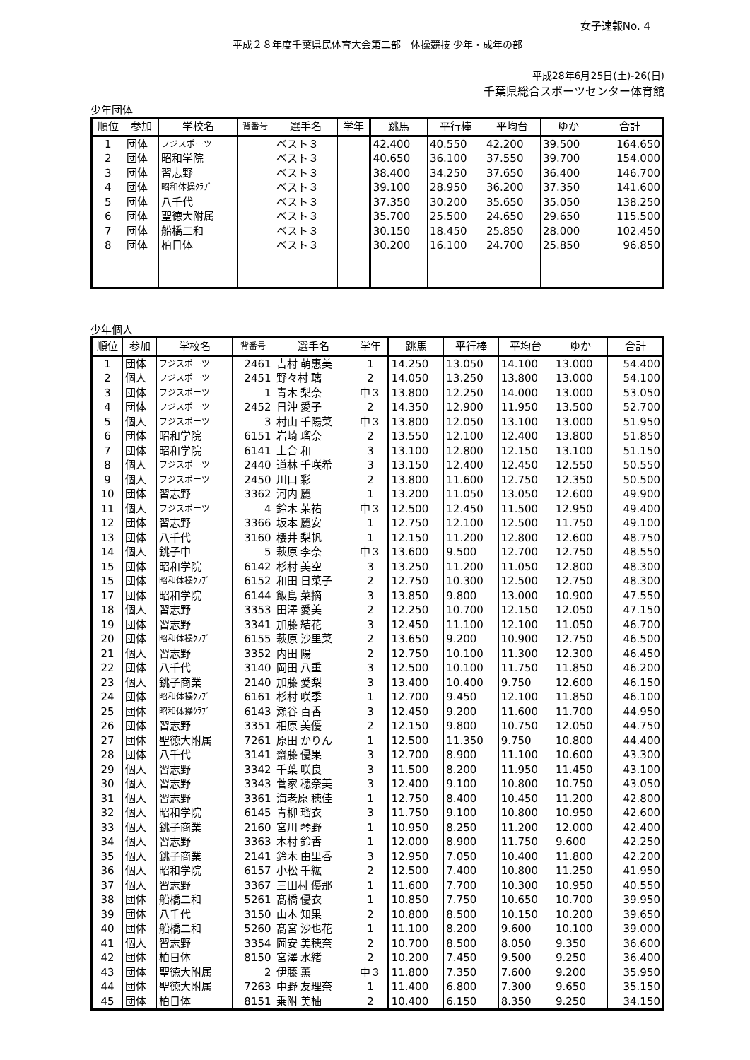女子速報No. 4
平成２８年度千葉県民体育大会第二部　体操競技 少年・成年の部
平成28年6月25日(土)-26(日)
千葉県総合スポーツセンター体育館
少年団体
| 順位 | 参加 | 学校名 | 背番号 | 選手名 | 学年 | 跳馬 | 平行棒 | 平均台 | ゆか | 合計 |
| --- | --- | --- | --- | --- | --- | --- | --- | --- | --- | --- |
| 1 | 団体 | フジスポーツ | | ベスト３ | | 42.400 | 40.550 | 42.200 | 39.500 | 164.650 |
| 2 | 団体 | 昭和学院 | | ベスト３ | | 40.650 | 36.100 | 37.550 | 39.700 | 154.000 |
| 3 | 団体 | 習志野 | | ベスト３ | | 38.400 | 34.250 | 37.650 | 36.400 | 146.700 |
| 4 | 団体 | 昭和体操ｸﾗﾌﾞ | | ベスト３ | | 39.100 | 28.950 | 36.200 | 37.350 | 141.600 |
| 5 | 団体 | 八千代 | | ベスト３ | | 37.350 | 30.200 | 35.650 | 35.050 | 138.250 |
| 6 | 団体 | 聖徳大附属 | | ベスト３ | | 35.700 | 25.500 | 24.650 | 29.650 | 115.500 |
| 7 | 団体 | 船橋二和 | | ベスト３ | | 30.150 | 18.450 | 25.850 | 28.000 | 102.450 |
| 8 | 団体 | 柏日体 | | ベスト３ | | 30.200 | 16.100 | 24.700 | 25.850 | 96.850 |
少年個人
| 順位 | 参加 | 学校名 | 背番号 | 選手名 | 学年 | 跳馬 | 平行棒 | 平均台 | ゆか | 合計 |
| --- | --- | --- | --- | --- | --- | --- | --- | --- | --- | --- |
| 1 | 団体 | フジスポーツ | 2461 | 吉村 萌惠美 | 1 | 14.250 | 13.050 | 14.100 | 13.000 | 54.400 |
| 2 | 個人 | フジスポーツ | 2451 | 野々村 璃 | 2 | 14.050 | 13.250 | 13.800 | 13.000 | 54.100 |
| 3 | 団体 | フジスポーツ | 1 | 青木 梨奈 | 中３ | 13.800 | 12.250 | 14.000 | 13.000 | 53.050 |
| 4 | 団体 | フジスポーツ | 2452 | 日沖 愛子 | 2 | 14.350 | 12.900 | 11.950 | 13.500 | 52.700 |
| 5 | 個人 | フジスポーツ | 3 | 村山 千陽菜 | 中３ | 13.800 | 12.050 | 13.100 | 13.000 | 51.950 |
| 6 | 団体 | 昭和学院 | 6151 | 岩崎 瑠奈 | 2 | 13.550 | 12.100 | 12.400 | 13.800 | 51.850 |
| 7 | 団体 | 昭和学院 | 6141 | 土合 和 | 3 | 13.100 | 12.800 | 12.150 | 13.100 | 51.150 |
| 8 | 個人 | フジスポーツ | 2440 | 道林 千咲希 | 3 | 13.150 | 12.400 | 12.450 | 12.550 | 50.550 |
| 9 | 個人 | フジスポーツ | 2450 | 川口 彩 | 2 | 13.800 | 11.600 | 12.750 | 12.350 | 50.500 |
| 10 | 団体 | 習志野 | 3362 | 河内 麗 | 1 | 13.200 | 11.050 | 13.050 | 12.600 | 49.900 |
| 11 | 個人 | フジスポーツ | 4 | 鈴木 茉祐 | 中３ | 12.500 | 12.450 | 11.500 | 12.950 | 49.400 |
| 12 | 団体 | 習志野 | 3366 | 坂本 麗安 | 1 | 12.750 | 12.100 | 12.500 | 11.750 | 49.100 |
| 13 | 団体 | 八千代 | 3160 | 櫻井 梨帆 | 1 | 12.150 | 11.200 | 12.800 | 12.600 | 48.750 |
| 14 | 個人 | 銚子中 | 5 | 萩原 李奈 | 中３ | 13.600 | 9.500 | 12.700 | 12.750 | 48.550 |
| 15 | 団体 | 昭和学院 | 6142 | 杉村 美空 | 3 | 13.250 | 11.200 | 11.050 | 12.800 | 48.300 |
| 15 | 団体 | 昭和体操ｸﾗﾌﾞ | 6152 | 和田 日菜子 | 2 | 12.750 | 10.300 | 12.500 | 12.750 | 48.300 |
| 17 | 団体 | 昭和学院 | 6144 | 飯島 菜摘 | 3 | 13.850 | 9.800 | 13.000 | 10.900 | 47.550 |
| 18 | 個人 | 習志野 | 3353 | 田澤 愛美 | 2 | 12.250 | 10.700 | 12.150 | 12.050 | 47.150 |
| 19 | 団体 | 習志野 | 3341 | 加藤 結花 | 3 | 12.450 | 11.100 | 12.100 | 11.050 | 46.700 |
| 20 | 団体 | 昭和体操ｸﾗﾌﾞ | 6155 | 萩原 沙里菜 | 2 | 13.650 | 9.200 | 10.900 | 12.750 | 46.500 |
| 21 | 個人 | 習志野 | 3352 | 内田 陽 | 2 | 12.750 | 10.100 | 11.300 | 12.300 | 46.450 |
| 22 | 団体 | 八千代 | 3140 | 岡田 八重 | 3 | 12.500 | 10.100 | 11.750 | 11.850 | 46.200 |
| 23 | 個人 | 銚子商業 | 2140 | 加藤 愛梨 | 3 | 13.400 | 10.400 | 9.750 | 12.600 | 46.150 |
| 24 | 団体 | 昭和体操ｸﾗﾌﾞ | 6161 | 杉村 咲季 | 1 | 12.700 | 9.450 | 12.100 | 11.850 | 46.100 |
| 25 | 団体 | 昭和体操ｸﾗﾌﾞ | 6143 | 瀬谷 百香 | 3 | 12.450 | 9.200 | 11.600 | 11.700 | 44.950 |
| 26 | 団体 | 習志野 | 3351 | 相原 美優 | 2 | 12.150 | 9.800 | 10.750 | 12.050 | 44.750 |
| 27 | 団体 | 聖徳大附属 | 7261 | 原田 かりん | 1 | 12.500 | 11.350 | 9.750 | 10.800 | 44.400 |
| 28 | 団体 | 八千代 | 3141 | 齋藤 優果 | 3 | 12.700 | 8.900 | 11.100 | 10.600 | 43.300 |
| 29 | 個人 | 習志野 | 3342 | 千葉 咲良 | 3 | 11.500 | 8.200 | 11.950 | 11.450 | 43.100 |
| 30 | 個人 | 習志野 | 3343 | 菅家 穂奈美 | 3 | 12.400 | 9.100 | 10.800 | 10.750 | 43.050 |
| 31 | 個人 | 習志野 | 3361 | 海老原 穂佳 | 1 | 12.750 | 8.400 | 10.450 | 11.200 | 42.800 |
| 32 | 個人 | 昭和学院 | 6145 | 青柳 瑠衣 | 3 | 11.750 | 9.100 | 10.800 | 10.950 | 42.600 |
| 33 | 個人 | 銚子商業 | 2160 | 宮川 琴野 | 1 | 10.950 | 8.250 | 11.200 | 12.000 | 42.400 |
| 34 | 個人 | 習志野 | 3363 | 木村 鈴香 | 1 | 12.000 | 8.900 | 11.750 | 9.600 | 42.250 |
| 35 | 個人 | 銚子商業 | 2141 | 鈴木 由里香 | 3 | 12.950 | 7.050 | 10.400 | 11.800 | 42.200 |
| 36 | 個人 | 昭和学院 | 6157 | 小松 千紘 | 2 | 12.500 | 7.400 | 10.800 | 11.250 | 41.950 |
| 37 | 個人 | 習志野 | 3367 | 三田村 優那 | 1 | 11.600 | 7.700 | 10.300 | 10.950 | 40.550 |
| 38 | 団体 | 船橋二和 | 5261 | 髙橋 優衣 | 1 | 10.850 | 7.750 | 10.650 | 10.700 | 39.950 |
| 39 | 団体 | 八千代 | 3150 | 山本 知果 | 2 | 10.800 | 8.500 | 10.150 | 10.200 | 39.650 |
| 40 | 団体 | 船橋二和 | 5260 | 髙宮 沙也花 | 1 | 11.100 | 8.200 | 9.600 | 10.100 | 39.000 |
| 41 | 個人 | 習志野 | 3354 | 岡安 美穂奈 | 2 | 10.700 | 8.500 | 8.050 | 9.350 | 36.600 |
| 42 | 団体 | 柏日体 | 8150 | 宮澤 水緒 | 2 | 10.200 | 7.450 | 9.500 | 9.250 | 36.400 |
| 43 | 団体 | 聖徳大附属 | 2 | 伊藤 薫 | 中３ | 11.800 | 7.350 | 7.600 | 9.200 | 35.950 |
| 44 | 団体 | 聖徳大附属 | 7263 | 中野 友理奈 | 1 | 11.400 | 6.800 | 7.300 | 9.650 | 35.150 |
| 45 | 団体 | 柏日体 | 8151 | 乗附 美柚 | 2 | 10.400 | 6.150 | 8.350 | 9.250 | 34.150 |